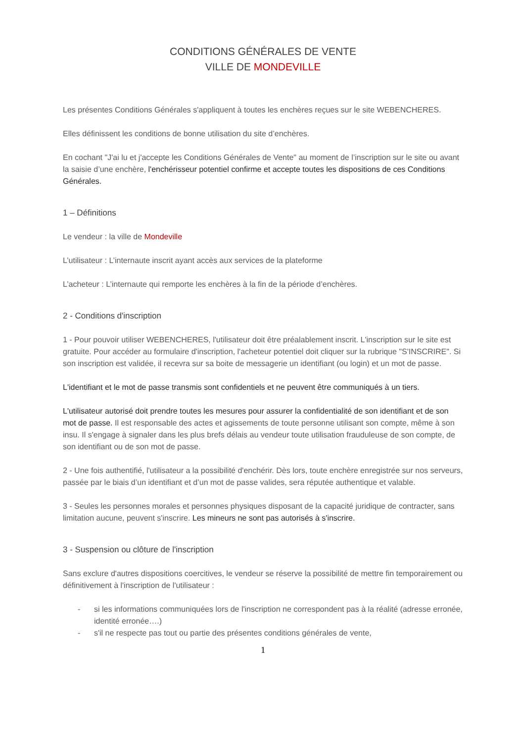CONDITIONS GÉNÉRALES DE VENTE
VILLE DE MONDEVILLE
Les présentes Conditions Générales s'appliquent à toutes les enchères reçues sur le site WEBENCHERES.
Elles définissent les conditions de bonne utilisation du site d’enchères.
En cochant "J'ai lu et j'accepte les Conditions Générales de Vente" au moment de l’inscription sur le site ou avant la saisie d’une enchère, l'enchérisseur potentiel confirme et accepte toutes les dispositions de ces Conditions Générales.
1 – Définitions
Le vendeur : la ville de Mondeville
L’utilisateur : L’internaute inscrit ayant accès aux services de la plateforme
L’acheteur : L’internaute qui remporte les enchères à la fin de la période d’enchères.
2 - Conditions d'inscription
1 - Pour pouvoir utiliser WEBENCHERES, l'utilisateur doit être préalablement inscrit. L'inscription sur le site est gratuite. Pour accéder au formulaire d'inscription, l'acheteur potentiel doit cliquer sur la rubrique "S'INSCRIRE". Si son inscription est validée, il recevra sur sa boite de messagerie un identifiant (ou login) et un mot de passe.
L'identifiant et le mot de passe transmis sont confidentiels et ne peuvent être communiqués à un tiers.
L'utilisateur autorisé doit prendre toutes les mesures pour assurer la confidentialité de son identifiant et de son mot de passe. Il est responsable des actes et agissements de toute personne utilisant son compte, même à son insu. Il s'engage à signaler dans les plus brefs délais au vendeur toute utilisation frauduleuse de son compte, de son identifiant ou de son mot de passe.
2 - Une fois authentifié, l'utilisateur a la possibilité d'enchérir. Dès lors, toute enchère enregistrée sur nos serveurs, passée par le biais d’un identifiant et d’un mot de passe valides, sera réputée authentique et valable.
3 - Seules les personnes morales et personnes physiques disposant de la capacité juridique de contracter, sans limitation aucune, peuvent s'inscrire. Les mineurs ne sont pas autorisés à s'inscrire.
3 - Suspension ou clôture de l'inscription
Sans exclure d'autres dispositions coercitives, le vendeur se réserve la possibilité de mettre fin temporairement ou définitivement à l'inscription de l'utilisateur :
- si les informations communiquées lors de l'inscription ne correspondent pas à la réalité (adresse erronée, identité erronée….)
- s'il ne respecte pas tout ou partie des présentes conditions générales de vente,
1